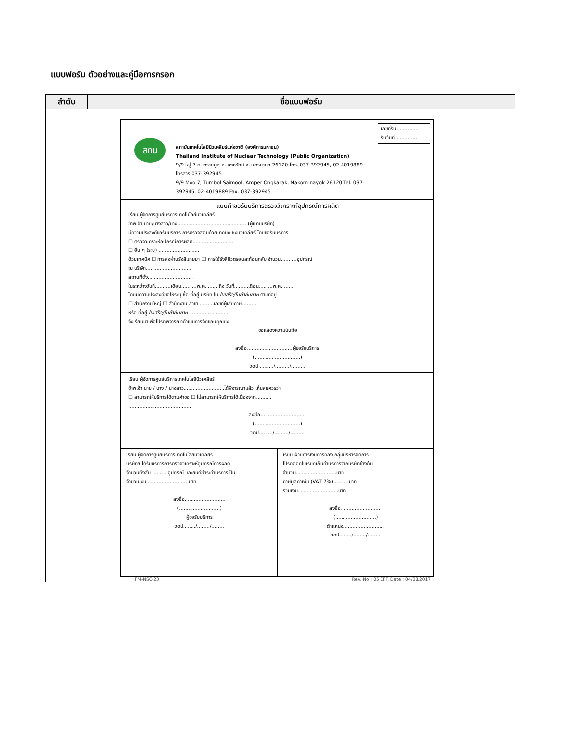แบบฟอร์ม ตัวอย่างและคู่มือการกรอก
| ลำดับ | ชื่อแบบฟอร์ม |
| --- | --- |
| สทน สถาบันเทคโนโลยีนิวเคลียร์แห่งชาติ (องค์การมหาชน) Thailand Institute of Nuclear Technology (Public Organization) 9/9 หมู่ 7 ต. ทรายมูล อ. องครักษ์ จ. นครนายก 26120 โทร. 037-392945, 02-4019889 โทรสาร.037-392945 9/9 Moo 7, Tumbol Saimool, Amper Ongkarak, Nakorn-nayok 26120 Tel. 037-392945, 02-4019889 Fax. 037-392945 เลขที่รับ.............. รับวันที่ .............. แบบคำขอรับบริการตรวจวิเคราะห์อุปกรณ์การผลิต เรียน ผู้จัดการศูนย์บริการเทคโนโลยีนิวเคลียร์ ข้าพเจ้า นาย/นางสาว/นาง.............................................(ผู้แทนบริษัท) มีความประสงค์ขอรับบริการ การตรวจสอบด้วยเทคนิคเชิงนิวเคลียร์ โดยขอรับบริการ ☐ ตรวจวิเคราะห์อุปกรณ์การผลิต.......................... ☐ อื่น ๆ (ระบุ) .......................... ด้วยเทคนิค ☐ การส่งผ่านรังสีแกมมา ☐ การใช้รังสีนิวตรอนสะท้อนกลับ จำนวน..........อุปกรณ์ ณ บริษัท............................. สถานที่ตั้ง............................. ในระหว่างวันที่..........เดือน..........พ.ศ. ...... ถึง วันที่.........เดือน.........พ.ศ. ...... โดยมีความประสงค์ขอให้ระบุ ชื่อ-ที่อยู่ บริษัท ใน ใบเสร็จ/ใบกำกับภาษี ตามที่อยู่ ☐ สำนักงานใหญ่ ☐ สำนักงาน สาขา..........เลขที่ผู้เสียภาษี.......... หรือ ที่อยู่ ใบเสร็จ/ใบกำกับภาษี .......................... จึงเรียนมาเพื่อโปรดพิจารณาดำเนินการจักขอบคุณยิ่ง ขอแสดงความนับถือ ลงชื่อ.............................ผู้ขอรับบริการ (.............................) วดป ........./........./......... เรียน ผู้จัดการศูนย์บริการเทคโนโลยีนิวเคลียร์ ข้าพเจ้า นาย / นาง / นางสาว..........................ได้พิจารณาแล้ว เห็นสมควรว่า ☐ สามารถให้บริการได้ตามคำขอ ☐ ไม่สามารถให้บริการได้เนื่องจาก.......... ........................................ ลงชื่อ............................. (.............................) วดป........./........./......... เรียน ผู้จัดการศูนย์บริการเทคโนโลยีนิวเคลียร์ บริษัทฯ ได้รับบริการการตรวจวิเคราะห์อุปกรณ์การผลิต จำนวนทั้งสิ้น ..........อุปกรณ์ และยินดีชำระค่าบริการเป็น จำนวนเงิน ..........................บาท ลงชื่อ.......................... (..........................) ผู้ขอรับบริการ วดป......../......../........ เรียน ฝ่ายการเงินการคลัง กลุ่มบริหารจัดการ โปรดออกใบเรียกเก็บค่าบริการจากบริษัทข้างต้น จำนวน..........................บาท ภาษีมูลค่าเพิ่ม (VAT 7%)..........บาท รวมเงิน..........................บาท ลงชื่อ.......................... (..........................) ตำแหน่ง.......................... วดป......../......../........ FM-NSC-23 Rev. No : 05 EFF. Date : 04/08/2017 | |